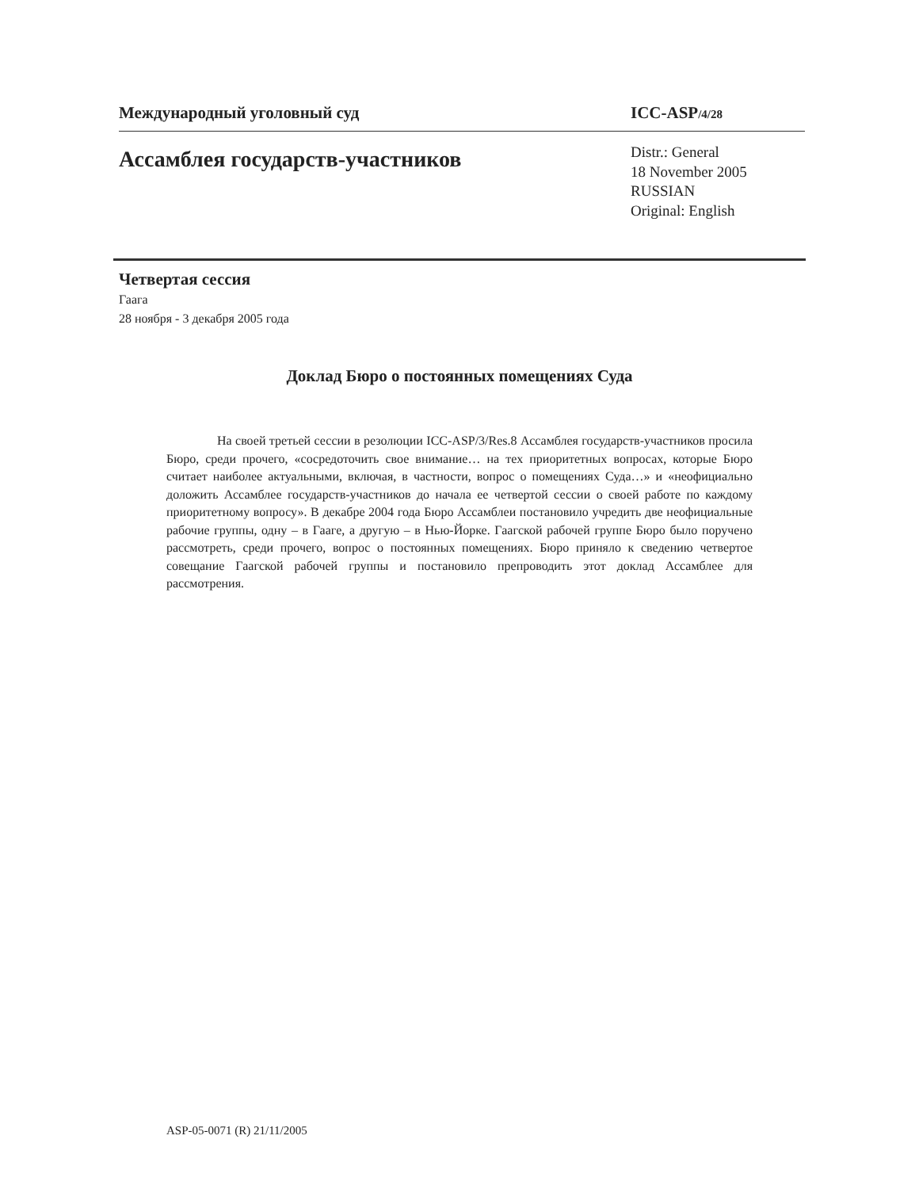Международный уголовный суд ICC-ASP/4/28
Ассамблея государств-участников
Distr.: General
18 November 2005
RUSSIAN
Original: English
Четвертая сессия
Гаага
28 ноября - 3 декабря 2005 года
Доклад Бюро о постоянных помещениях Суда
На своей третьей сессии в резолюции ICC-ASP/3/Res.8 Ассамблея государств-участников просила Бюро, среди прочего, «сосредоточить свое внимание… на тех приоритетных вопросах, которые Бюро считает наиболее актуальными, включая, в частности, вопрос о помещениях Суда…» и «неофициально доложить Ассамблее государств-участников до начала ее четвертой сессии о своей работе по каждому приоритетному вопросу». В декабре 2004 года Бюро Ассамблеи постановило учредить две неофициальные рабочие группы, одну – в Гааге, а другую – в Нью-Йорке. Гаагской рабочей группе Бюро было поручено рассмотреть, среди прочего, вопрос о постоянных помещениях. Бюро приняло к сведению четвертое совещание Гаагской рабочей группы и постановило препроводить этот доклад Ассамблее для рассмотрения.
ASP-05-0071 (R) 21/11/2005